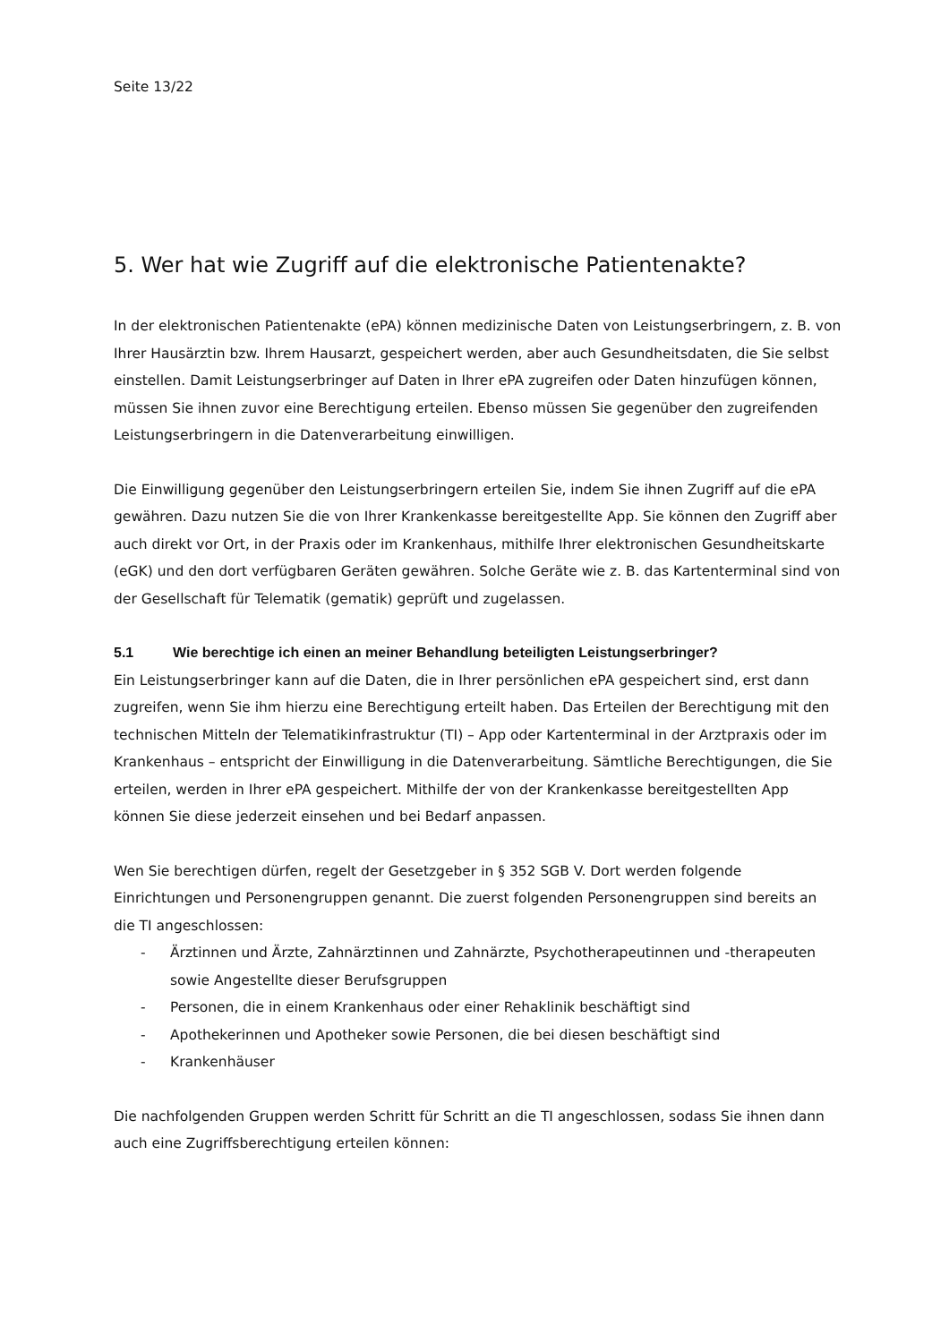Seite 13/22
5. Wer hat wie Zugriff auf die elektronische Patientenakte?
In der elektronischen Patientenakte (ePA) können medizinische Daten von Leistungserbringern, z. B. von Ihrer Hausärztin bzw. Ihrem Hausarzt, gespeichert werden, aber auch Gesundheitsdaten, die Sie selbst einstellen. Damit Leistungserbringer auf Daten in Ihrer ePA zugreifen oder Daten hinzufügen können, müssen Sie ihnen zuvor eine Berechtigung erteilen. Ebenso müssen Sie gegenüber den zugreifenden Leistungserbringern in die Datenverarbeitung einwilligen.
Die Einwilligung gegenüber den Leistungserbringern erteilen Sie, indem Sie ihnen Zugriff auf die ePA gewähren. Dazu nutzen Sie die von Ihrer Krankenkasse bereitgestellte App. Sie können den Zugriff aber auch direkt vor Ort, in der Praxis oder im Krankenhaus, mithilfe Ihrer elektronischen Gesundheitskarte (eGK) und den dort verfügbaren Geräten gewähren. Solche Geräte wie z. B. das Kartenterminal sind von der Gesellschaft für Telematik (gematik) geprüft und zugelassen.
5.1 Wie berechtige ich einen an meiner Behandlung beteiligten Leistungserbringer?
Ein Leistungserbringer kann auf die Daten, die in Ihrer persönlichen ePA gespeichert sind, erst dann zugreifen, wenn Sie ihm hierzu eine Berechtigung erteilt haben. Das Erteilen der Berechtigung mit den technischen Mitteln der Telematikinfrastruktur (TI) – App oder Kartenterminal in der Arztpraxis oder im Krankenhaus – entspricht der Einwilligung in die Datenverarbeitung. Sämtliche Berechtigungen, die Sie erteilen, werden in Ihrer ePA gespeichert. Mithilfe der von der Krankenkasse bereitgestellten App können Sie diese jederzeit einsehen und bei Bedarf anpassen.
Wen Sie berechtigen dürfen, regelt der Gesetzgeber in § 352 SGB V. Dort werden folgende Einrichtungen und Personengruppen genannt. Die zuerst folgenden Personengruppen sind bereits an die TI angeschlossen:
- Ärztinnen und Ärzte, Zahnärztinnen und Zahnärzte, Psychotherapeutinnen und -therapeuten sowie Angestellte dieser Berufsgruppen
- Personen, die in einem Krankenhaus oder einer Rehaklinik beschäftigt sind
- Apothekerinnen und Apotheker sowie Personen, die bei diesen beschäftigt sind
- Krankenhäuser
Die nachfolgenden Gruppen werden Schritt für Schritt an die TI angeschlossen, sodass Sie ihnen dann auch eine Zugriffsberechtigung erteilen können: